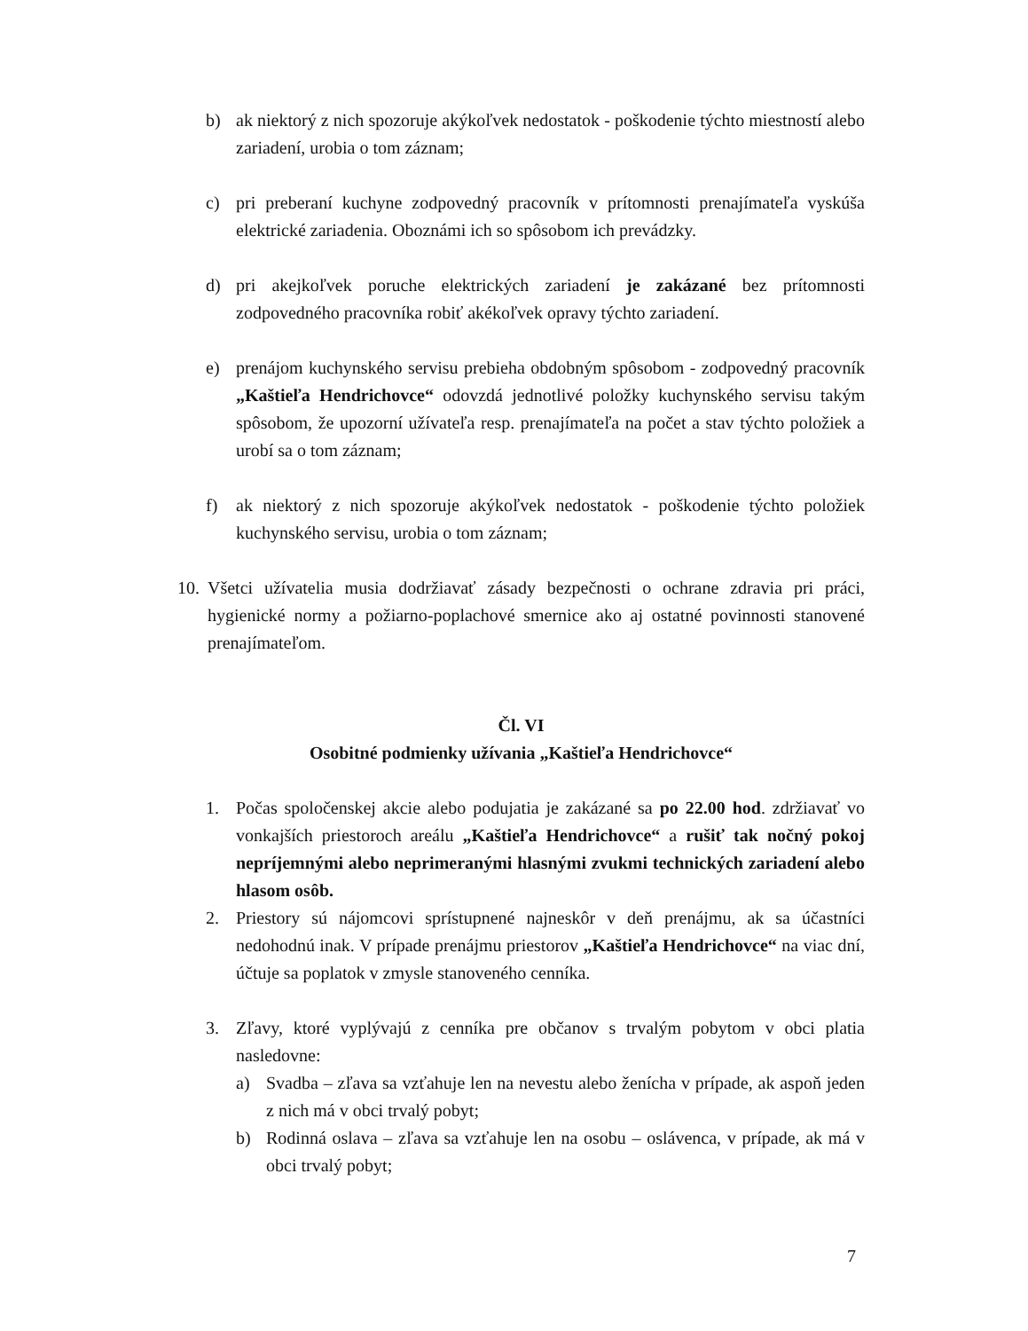b) ak niektorý z nich spozoruje akýkoľvek nedostatok - poškodenie týchto miestností alebo zariadení, urobia o tom záznam;
c) pri preberaní kuchyne zodpovedný pracovník v prítomnosti prenajímateľa vyskúša elektrické zariadenia. Oboznámi ich so spôsobom ich prevádzky.
d) pri akejkoľvek poruche elektrických zariadení je zakázané bez prítomnosti zodpovedného pracovníka robiť akékoľvek opravy týchto zariadení.
e) prenájom kuchynského servisu prebieha obdobným spôsobom - zodpovedný pracovník „Kaštieľa Hendrichovce“ odovzdá jednotlivé položky kuchynského servisu takým spôsobom, že upozorní užívateľa resp. prenajímateľa na počet a stav týchto položiek a urobí sa o tom záznam;
f) ak niektorý z nich spozoruje akýkoľvek nedostatok - poškodenie týchto položiek kuchynského servisu, urobia o tom záznam;
10. Všetci užívatelia musia dodržiavať zásady bezpečnosti o ochrane zdravia pri práci, hygienické normy a požiarno-poplachové smernice ako aj ostatné povinnosti stanovené prenajímateľom.
Čl. VI
Osobitné podmienky užívania „Kaštieľa Hendrichovce“
1. Počas spoločenskej akcie alebo podujatia je zakázané sa po 22.00 hod. zdržiavať vo vonkajších priestoroch areálu „Kaštieľa Hendrichovce“ a rušiť tak nočný pokoj nepríjemnými alebo neprimeranými hlasnými zvukmi technických zariadení alebo hlasom osôb.
2. Priestory sú nájomcovi sprístupnené najneskôr v deň prenájmu, ak sa účastníci nedohodnú inak. V prípade prenájmu priestorov „Kaštieľa Hendrichovce“ na viac dní, účtuje sa poplatok v zmysle stanoveného cenníka.
3. Zľavy, ktoré vyplývajú z cenníka pre občanov s trvalým pobytom v obci platia nasledovne:
a) Svadba – zľava sa vzťahuje len na nevestu alebo ženícha v prípade, ak aspoň jeden z nich má v obci trvalý pobyt;
b) Rodinná oslava – zľava sa vzťahuje len na osobu – oslávenca, v prípade, ak má v obci trvalý pobyt;
7